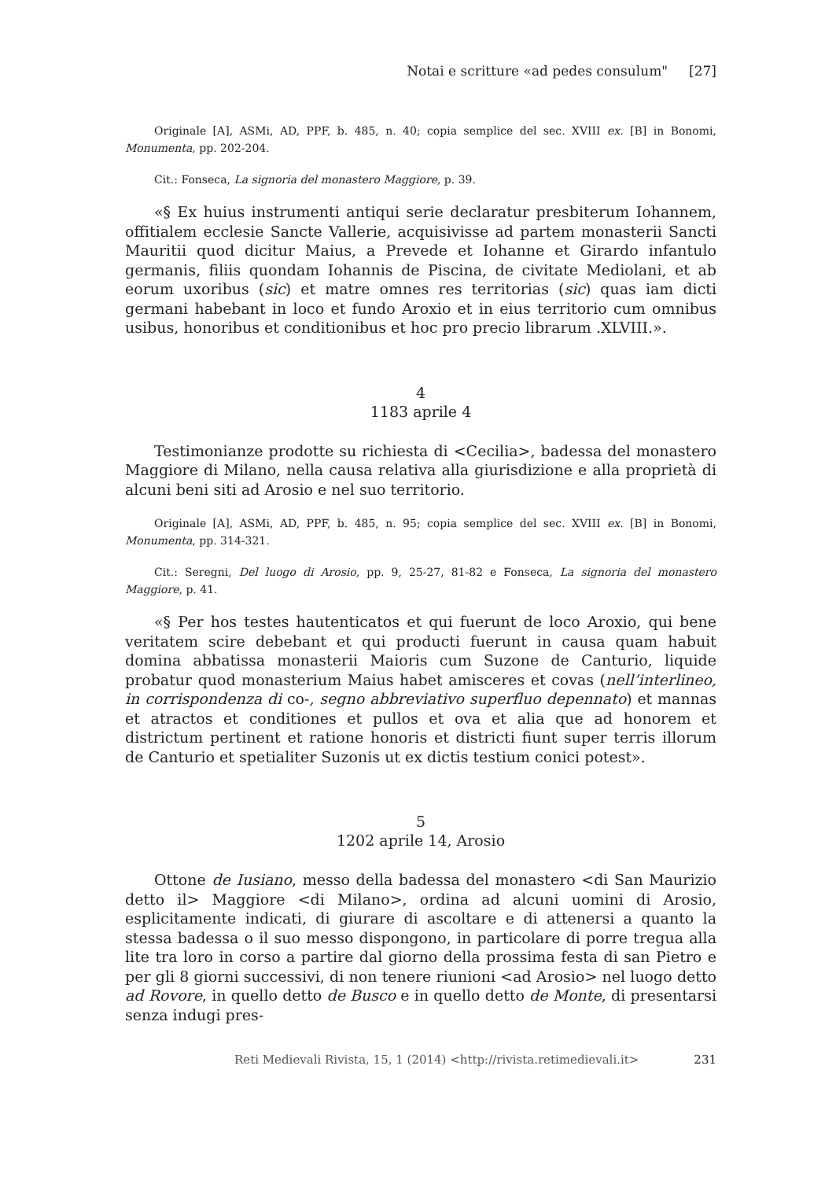Notai e scritture «ad pedes consulum" [27]
Originale [A], ASMi, AD, PPF, b. 485, n. 40; copia semplice del sec. XVIII ex. [B] in Bonomi, Monumenta, pp. 202-204.
Cit.: Fonseca, La signoria del monastero Maggiore, p. 39.
«§ Ex huius instrumenti antiqui serie declaratur presbiterum Iohannem, offitialem ecclesie Sancte Vallerie, acquisivisse ad partem monasterii Sancti Mauritii quod dicitur Maius, a Prevede et Iohanne et Girardo infantulo germanis, filiis quondam Iohannis de Piscina, de civitate Mediolani, et ab eorum uxoribus (sic) et matre omnes res territorias (sic) quas iam dicti germani habebant in loco et fundo Aroxio et in eius territorio cum omnibus usibus, honoribus et conditionibus et hoc pro precio librarum .XLVIII.».
4
1183 aprile 4
Testimonianze prodotte su richiesta di <Cecilia>, badessa del monastero Maggiore di Milano, nella causa relativa alla giurisdizione e alla proprietà di alcuni beni siti ad Arosio e nel suo territorio.
Originale [A], ASMi, AD, PPF, b. 485, n. 95; copia semplice del sec. XVIII ex. [B] in Bonomi, Monumenta, pp. 314-321.
Cit.: Seregni, Del luogo di Arosio, pp. 9, 25-27, 81-82 e Fonseca, La signoria del monastero Maggiore, p. 41.
«§ Per hos testes hautenticatos et qui fuerunt de loco Aroxio, qui bene veritatem scire debebant et qui producti fuerunt in causa quam habuit domina abbatissa monasterii Maioris cum Suzone de Canturio, liquide probatur quod monasterium Maius habet amisceres et covas (nell’interlineo, in corrispondenza di co-, segno abbreviativo superfluo depennato) et mannas et atractos et conditiones et pullos et ova et alia que ad honorem et districtum pertinent et ratione honoris et districti fiunt super terris illorum de Canturio et spetialiter Suzonis ut ex dictis testium conici potest».
5
1202 aprile 14, Arosio
Ottone de Iusiano, messo della badessa del monastero <di San Maurizio detto il> Maggiore <di Milano>, ordina ad alcuni uomini di Arosio, esplicitamente indicati, di giurare di ascoltare e di attenersi a quanto la stessa badessa o il suo messo dispongono, in particolare di porre tregua alla lite tra loro in corso a partire dal giorno della prossima festa di san Pietro e per gli 8 giorni successivi, di non tenere riunioni <ad Arosio> nel luogo detto ad Rovore, in quello detto de Busco e in quello detto de Monte, di presentarsi senza indugi pres-
Reti Medievali Rivista, 15, 1 (2014) <http://rivista.retimedievali.it> 231